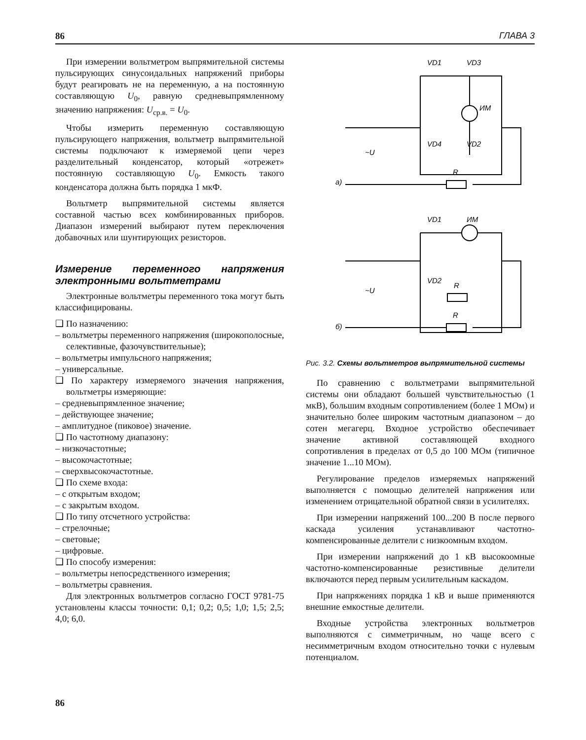86 ГЛАВА 3
При измерении вольтметром выпрямительной системы пульсирующих синусоидальных напряжений приборы будут реагировать не на переменную, а на постоянную составляющую U<sub>0</sub>, равную средневыпрямленному значению напряжения: U<sub>ср.в.</sub> = U<sub>0</sub>.
Чтобы измерить переменную составляющую пульсирующего напряжения, вольтметр выпрямительной системы подключают к измеряемой цепи через разделительный конденсатор, который «отрежет» постоянную составляющую U<sub>0</sub>. Емкость такого конденсатора должна быть порядка 1 мкФ.
Вольтметр выпрямительной системы является составной частью всех комбинированных приборов. Диапазон измерений выбирают путем переключения добавочных или шунтирующих резисторов.
Измерение переменного напряжения электронными вольтметрами
Электронные вольтметры переменного тока могут быть классифицированы.
❑ По назначению:
– вольтметры переменного напряжения (широкополосные, селективные, фазочувствительные);
– вольтметры импульсного напряжения;
– универсальные.
❑ По характеру измеряемого значения напряжения, вольтметры измеряющие:
– средневыпрямленное значение;
– действующее значение;
– амплитудное (пиковое) значение.
❑ По частотному диапазону:
– низкочастотные;
– высокочастотные;
– сверхвысокочастотные.
❑ По схеме входа:
– с открытым входом;
– с закрытым входом.
❑ По типу отсчетного устройства:
– стрелочные;
– световые;
– цифровые.
❑ По способу измерения:
– вольтметры непосредственного измерения;
– вольтметры сравнения.
Для электронных вольтметров согласно ГОСТ 9781-75 установлены классы точности: 0,1; 0,2; 0,5; 1,0; 1,5; 2,5; 4,0; 6,0.
VD1
VD3
ИМ
VD4
VD2
~U
R
а)
VD1
ИМ
VD2
R
~U
R
б)
Рис. 3.2. Схемы вольтметров выпрямительной системы
По сравнению с вольтметрами выпрямительной системы они обладают большей чувствительностью (1 мкВ), большим входным сопротивлением (более 1 МОм) и значительно более широким частотным диапазоном – до сотен мегагерц. Входное устройство обеспечивает значение активной составляющей входного сопротивления в пределах от 0,5 до 100 МОм (типичное значение 1...10 МОм).
Регулирование пределов измеряемых напряжений выполняется с помощью делителей напряжения или изменением отрицательной обратной связи в усилителях.
При измерении напряжений 100...200 В после первого каскада усиления устанавливают частотно-компенсированные делители с низкоомным входом.
При измерении напряжений до 1 кВ высокоомные частотно-компенсированные резистивные делители включаются перед первым усилительным каскадом.
При напряжениях порядка 1 кВ и выше применяются внешние емкостные делители.
Входные устройства электронных вольтметров выполняются с симметричным, но чаще всего с несимметричным входом относительно точки с нулевым потенциалом.
86